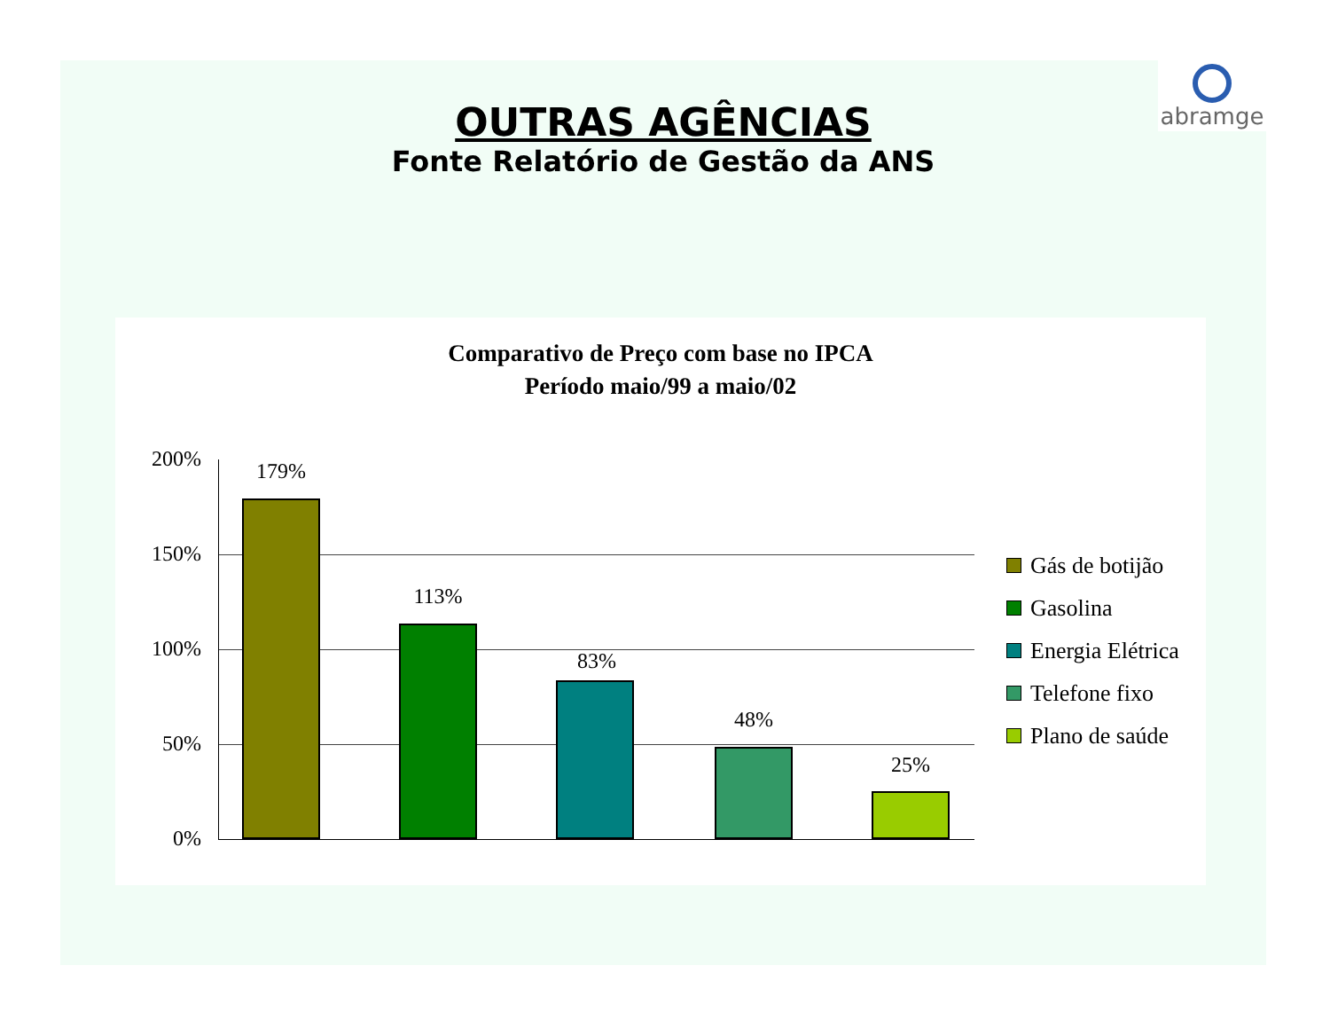abramge
OUTRAS AGÊNCIAS
Fonte Relatório de Gestão da ANS
Comparativo de Preço com base no IPCA
Período maio/99 a maio/02
200%
150%
100%
50%
0%
179%
113%
83%
48%
25%
Gás de botijão
Gasolina
Energia Elétrica
Telefone fixo
Plano de saúde